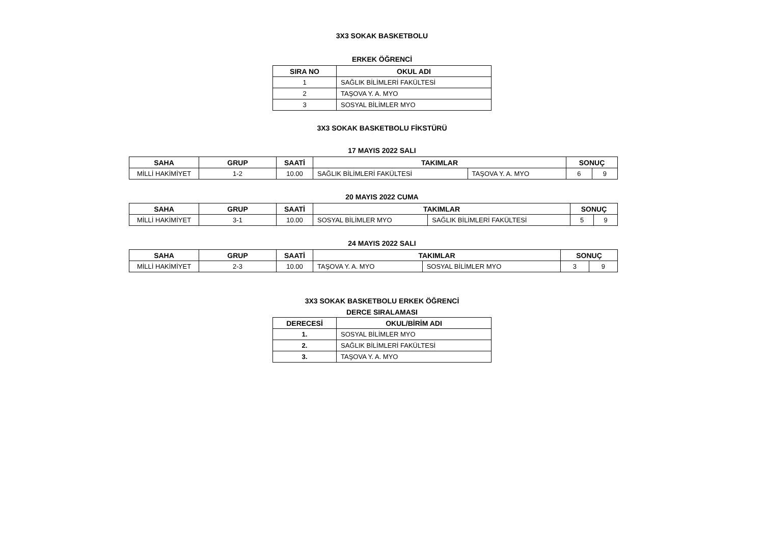3X3 SOKAK BASKETBOLU
ERKEK ÖĞRENCİ
| SIRA NO | OKUL ADI |
| --- | --- |
| 1 | SAĞLIK BİLİMLERİ FAKÜLTESİ |
| 2 | TAŞOVA Y. A. MYO |
| 3 | SOSYAL BİLİMLER MYO |
3X3 SOKAK BASKETBOLU FİKSTÜRÜ
17 MAYIS 2022 SALI
| SAHA | GRUP | SAATİ | TAKIMLAR | | SONUÇ | |
| --- | --- | --- | --- | --- | --- | --- |
| MİLLİ HAKİMİYET | 1-2 | 10.00 | SAĞLIK BİLİMLERİ FAKÜLTESİ | TAŞOVA Y. A. MYO | 6 | 9 |
20 MAYIS 2022 CUMA
| SAHA | GRUP | SAATİ | TAKIMLAR | | SONUÇ | |
| --- | --- | --- | --- | --- | --- | --- |
| MİLLİ HAKİMİYET | 3-1 | 10.00 | SOSYAL BİLİMLER MYO | SAĞLIK BİLİMLERİ FAKÜLTESİ | 5 | 9 |
24 MAYIS 2022 SALI
| SAHA | GRUP | SAATİ | TAKIMLAR | | SONUÇ | |
| --- | --- | --- | --- | --- | --- | --- |
| MİLLİ HAKİMİYET | 2-3 | 10.00 | TAŞOVA Y. A. MYO | SOSYAL BİLİMLER MYO | 3 | 9 |
3X3 SOKAK BASKETBOLU ERKEK ÖĞRENCİ
DERCE SIRALAMASI
| DERECESİ | OKUL/BİRİM ADI |
| --- | --- |
| 1. | SOSYAL BİLİMLER MYO |
| 2. | SAĞLIK BİLİMLERİ FAKÜLTESİ |
| 3. | TAŞOVA Y. A. MYO |